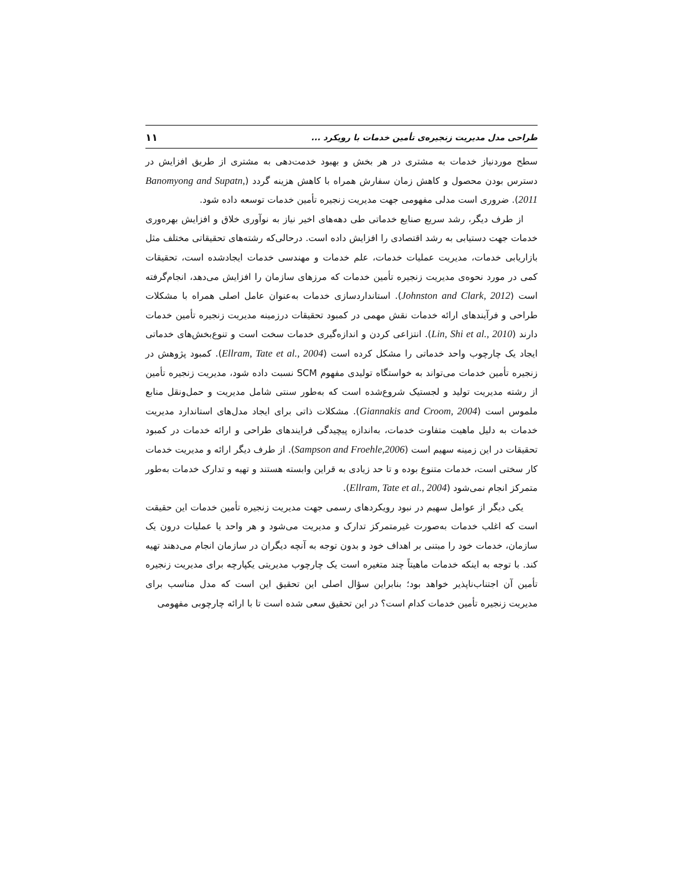طراحی مدل مدیریت زنجیره‌ی تأمین خدمات با رویکرد ... ۱۱
سطح موردنیاز خدمات به مشتری در هر بخش و بهبود خدمت‌دهی به مشتری از طریق افزایش در دسترس بودن محصول و کاهش زمان سفارش همراه با کاهش هزینه گردد (Banomyong and Supatn, 2011). ضروری است مدلی مفهومی جهت مدیریت زنجیره تأمین خدمات توسعه داده شود.
از طرف دیگر، رشد سریع صنایع خدماتی طی دهه‌های اخیر نیاز به نوآوری خلاق و افزایش بهره‌وری خدمات جهت دستیابی به رشد اقتصادی را افزایش داده است. درحالی‌که رشته‌های تحقیقاتی مختلف مثل بازاریابی خدمات، مدیریت عملیات خدمات، علم خدمات و مهندسی خدمات ایجادشده است، تحقیقات کمی در مورد نحوه‌ی مدیریت زنجیره تأمین خدمات که مرزهای سازمان را افزایش می‌دهد، انجام‌گرفته است (Johnston and Clark, 2012). استانداردسازی خدمات به‌عنوان عامل اصلی همراه با مشکلات طراحی و فرآیندهای ارائه خدمات نقش مهمی در کمبود تحقیقات درزمینه مدیریت زنجیره تأمین خدمات دارند (Lin, Shi et al., 2010). انتزاعی کردن و اندازه‌گیری خدمات سخت است و تنوع‌بخش‌های خدماتی ایجاد یک چارچوب واحد خدماتی را مشکل کرده است (Ellram, Tate et al., 2004). کمبود پژوهش در زنجیره تأمین خدمات می‌تواند به خواستگاه تولیدی مفهوم SCM نسبت داده شود، مدیریت زنجیره تأمین از رشته مدیریت تولید و لجستیک شروع‌شده است که به‌طور سنتی شامل مدیریت و حمل‌ونقل منابع ملموس است (Giannakis and Croom, 2004). مشکلات ذاتی برای ایجاد مدل‌های استاندارد مدیریت خدمات به دلیل ماهیت متفاوت خدمات، به‌اندازه پیچیدگی فرایندهای طراحی و ارائه خدمات در کمبود تحقیقات در این زمینه سهیم است (Sampson and Froehle,2006). از طرف دیگر ارائه و مدیریت خدمات کار سختی است، خدمات متنوع بوده و تا حد زیادی به قراین وابسته هستند و تهیه و تدارک خدمات به‌طور متمرکز انجام نمی‌شود (Ellram, Tate et al., 2004).
یکی دیگر از عوامل سهیم در نبود رویکردهای رسمی جهت مدیریت زنجیره تأمین خدمات این حقیقت است که اغلب خدمات به‌صورت غیرمتمرکز تدارک و مدیریت می‌شود و هر واحد یا عملیات درون یک سازمان، خدمات خود را مبتنی بر اهداف خود و بدون توجه به آنچه دیگران در سازمان انجام می‌دهند تهیه کند. با توجه به اینکه خدمات ماهیتاً چند متغیره است یک چارچوب مدیریتی یکپارچه برای مدیریت زنجیره تأمین آن اجتناب‌ناپذیر خواهد بود؛ بنابراین سؤال اصلی این تحقیق این است که مدل مناسب برای مدیریت زنجیره تأمین خدمات کدام است؟ در این تحقیق سعی شده است تا با ارائه چارچوبی مفهومی